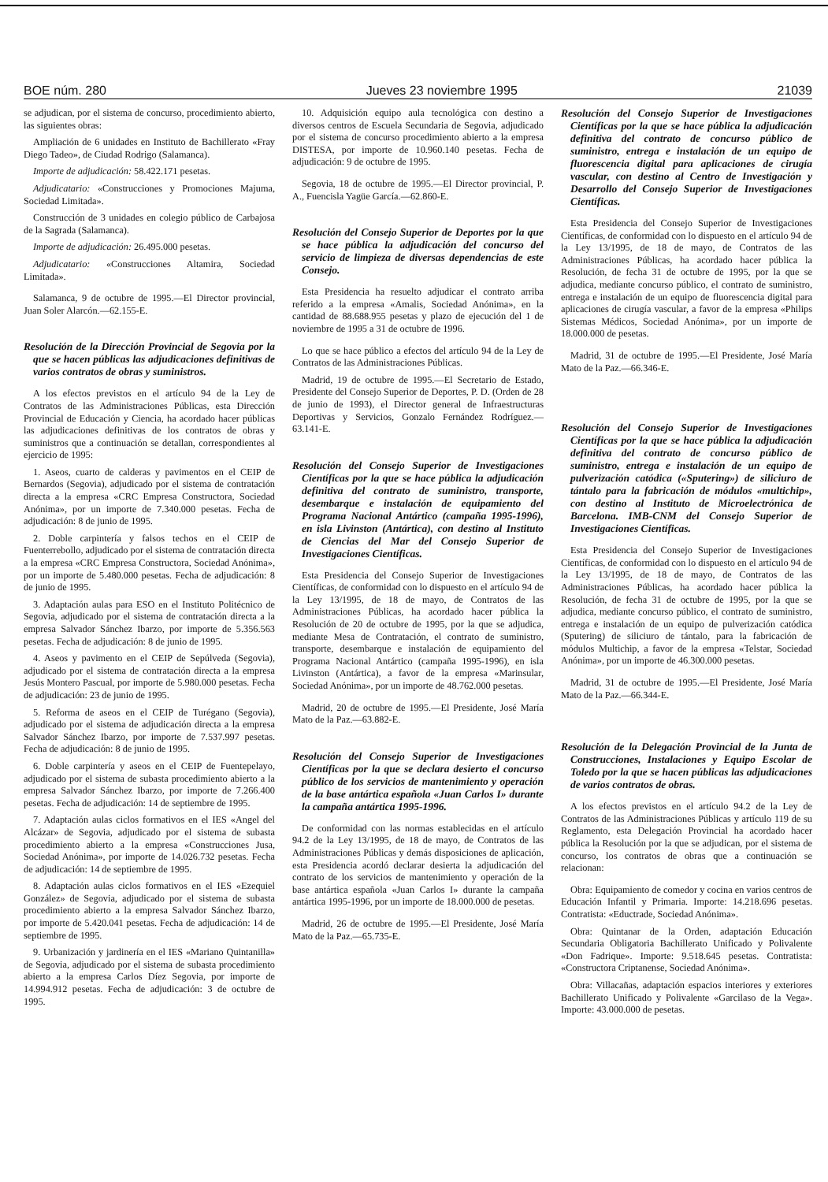BOE núm. 280 Jueves 23 noviembre 1995 21039
se adjudican, por el sistema de concurso, procedimiento abierto, las siguientes obras:
Ampliación de 6 unidades en Instituto de Bachillerato «Fray Diego Tadeo», de Ciudad Rodrigo (Salamanca).
Importe de adjudicación: 58.422.171 pesetas.
Adjudicatario: «Construcciones y Promociones Majuma, Sociedad Limitada».
Construcción de 3 unidades en colegio público de Carbajosa de la Sagrada (Salamanca).
Importe de adjudicación: 26.495.000 pesetas.
Adjudicatario: «Construcciones Altamira, Sociedad Limitada».
Salamanca, 9 de octubre de 1995.—El Director provincial, Juan Soler Alarcón.—62.155-E.
Resolución de la Dirección Provincial de Segovia por la que se hacen públicas las adjudicaciones definitivas de varios contratos de obras y suministros.
A los efectos previstos en el artículo 94 de la Ley de Contratos de las Administraciones Públicas, esta Dirección Provincial de Educación y Ciencia, ha acordado hacer públicas las adjudicaciones definitivas de los contratos de obras y suministros que a continuación se detallan, correspondientes al ejercicio de 1995:
1. Aseos, cuarto de calderas y pavimentos en el CEIP de Bernardos (Segovia), adjudicado por el sistema de contratación directa a la empresa «CRC Empresa Constructora, Sociedad Anónima», por un importe de 7.340.000 pesetas. Fecha de adjudicación: 8 de junio de 1995.
2. Doble carpintería y falsos techos en el CEIP de Fuenterrebollo, adjudicado por el sistema de contratación directa a la empresa «CRC Empresa Constructora, Sociedad Anónima», por un importe de 5.480.000 pesetas. Fecha de adjudicación: 8 de junio de 1995.
3. Adaptación aulas para ESO en el Instituto Politécnico de Segovia, adjudicado por el sistema de contratación directa a la empresa Salvador Sánchez Ibarzo, por importe de 5.356.563 pesetas. Fecha de adjudicación: 8 de junio de 1995.
4. Aseos y pavimento en el CEIP de Sepúlveda (Segovia), adjudicado por el sistema de contratación directa a la empresa Jesús Montero Pascual, por importe de 5.980.000 pesetas. Fecha de adjudicación: 23 de junio de 1995.
5. Reforma de aseos en el CEIP de Turégano (Segovia), adjudicado por el sistema de adjudicación directa a la empresa Salvador Sánchez Ibarzo, por importe de 7.537.997 pesetas. Fecha de adjudicación: 8 de junio de 1995.
6. Doble carpintería y aseos en el CEIP de Fuentepelayo, adjudicado por el sistema de subasta procedimiento abierto a la empresa Salvador Sánchez Ibarzo, por importe de 7.266.400 pesetas. Fecha de adjudicación: 14 de septiembre de 1995.
7. Adaptación aulas ciclos formativos en el IES «Angel del Alcázar» de Segovia, adjudicado por el sistema de subasta procedimiento abierto a la empresa «Construcciones Jusa, Sociedad Anónima», por importe de 14.026.732 pesetas. Fecha de adjudicación: 14 de septiembre de 1995.
8. Adaptación aulas ciclos formativos en el IES «Ezequiel González» de Segovia, adjudicado por el sistema de subasta procedimiento abierto a la empresa Salvador Sánchez Ibarzo, por importe de 5.420.041 pesetas. Fecha de adjudicación: 14 de septiembre de 1995.
9. Urbanización y jardinería en el IES «Mariano Quintanilla» de Segovia, adjudicado por el sistema de subasta procedimiento abierto a la empresa Carlos Díez Segovia, por importe de 14.994.912 pesetas. Fecha de adjudicación: 3 de octubre de 1995.
10. Adquisición equipo aula tecnológica con destino a diversos centros de Escuela Secundaria de Segovia, adjudicado por el sistema de concurso procedimiento abierto a la empresa DISTESA, por importe de 10.960.140 pesetas. Fecha de adjudicación: 9 de octubre de 1995.
Segovia, 18 de octubre de 1995.—El Director provincial, P. A., Fuencisla Yagüe García.—62.860-E.
Resolución del Consejo Superior de Deportes por la que se hace pública la adjudicación del concurso del servicio de limpieza de diversas dependencias de este Consejo.
Esta Presidencia ha resuelto adjudicar el contrato arriba referido a la empresa «Amalis, Sociedad Anónima», en la cantidad de 88.688.955 pesetas y plazo de ejecución del 1 de noviembre de 1995 a 31 de octubre de 1996.
Lo que se hace público a efectos del artículo 94 de la Ley de Contratos de las Administraciones Públicas.
Madrid, 19 de octubre de 1995.—El Secretario de Estado, Presidente del Consejo Superior de Deportes, P. D. (Orden de 28 de junio de 1993), el Director general de Infraestructuras Deportivas y Servicios, Gonzalo Fernández Rodríguez.—63.141-E.
Resolución del Consejo Superior de Investigaciones Científicas por la que se hace pública la adjudicación definitiva del contrato de suministro, transporte, desembarque e instalación de equipamiento del Programa Nacional Antártico (campaña 1995-1996), en isla Livinston (Antártica), con destino al Instituto de Ciencias del Mar del Consejo Superior de Investigaciones Científicas.
Esta Presidencia del Consejo Superior de Investigaciones Científicas, de conformidad con lo dispuesto en el artículo 94 de la Ley 13/1995, de 18 de mayo, de Contratos de las Administraciones Públicas, ha acordado hacer pública la Resolución de 20 de octubre de 1995, por la que se adjudica, mediante Mesa de Contratación, el contrato de suministro, transporte, desembarque e instalación de equipamiento del Programa Nacional Antártico (campaña 1995-1996), en isla Livinston (Antártica), a favor de la empresa «Marinsular, Sociedad Anónima», por un importe de 48.762.000 pesetas.
Madrid, 20 de octubre de 1995.—El Presidente, José María Mato de la Paz.—63.882-E.
Resolución del Consejo Superior de Investigaciones Científicas por la que se declara desierto el concurso público de los servicios de mantenimiento y operación de la base antártica española «Juan Carlos I» durante la campaña antártica 1995-1996.
De conformidad con las normas establecidas en el artículo 94.2 de la Ley 13/1995, de 18 de mayo, de Contratos de las Administraciones Públicas y demás disposiciones de aplicación, esta Presidencia acordó declarar desierta la adjudicación del contrato de los servicios de mantenimiento y operación de la base antártica española «Juan Carlos I» durante la campaña antártica 1995-1996, por un importe de 18.000.000 de pesetas.
Madrid, 26 de octubre de 1995.—El Presidente, José María Mato de la Paz.—65.735-E.
Resolución del Consejo Superior de Investigaciones Científicas por la que se hace pública la adjudicación definitiva del contrato de concurso público de suministro, entrega e instalación de un equipo de fluorescencia digital para aplicaciones de cirugía vascular, con destino al Centro de Investigación y Desarrollo del Consejo Superior de Investigaciones Científicas.
Esta Presidencia del Consejo Superior de Investigaciones Científicas, de conformidad con lo dispuesto en el artículo 94 de la Ley 13/1995, de 18 de mayo, de Contratos de las Administraciones Públicas, ha acordado hacer pública la Resolución, de fecha 31 de octubre de 1995, por la que se adjudica, mediante concurso público, el contrato de suministro, entrega e instalación de un equipo de fluorescencia digital para aplicaciones de cirugía vascular, a favor de la empresa «Philips Sistemas Médicos, Sociedad Anónima», por un importe de 18.000.000 de pesetas.
Madrid, 31 de octubre de 1995.—El Presidente, José María Mato de la Paz.—66.346-E.
Resolución del Consejo Superior de Investigaciones Científicas por la que se hace pública la adjudicación definitiva del contrato de concurso público de suministro, entrega e instalación de un equipo de pulverización catódica («Sputering») de siliciuro de tántalo para la fabricación de módulos «multichip», con destino al Instituto de Microelectrónica de Barcelona. IMB-CNM del Consejo Superior de Investigaciones Científicas.
Esta Presidencia del Consejo Superior de Investigaciones Científicas, de conformidad con lo dispuesto en el artículo 94 de la Ley 13/1995, de 18 de mayo, de Contratos de las Administraciones Públicas, ha acordado hacer pública la Resolución, de fecha 31 de octubre de 1995, por la que se adjudica, mediante concurso público, el contrato de suministro, entrega e instalación de un equipo de pulverización catódica (Sputering) de siliciuro de tántalo, para la fabricación de módulos Multichip, a favor de la empresa «Telstar, Sociedad Anónima», por un importe de 46.300.000 pesetas.
Madrid, 31 de octubre de 1995.—El Presidente, José María Mato de la Paz.—66.344-E.
Resolución de la Delegación Provincial de la Junta de Construcciones, Instalaciones y Equipo Escolar de Toledo por la que se hacen públicas las adjudicaciones de varios contratos de obras.
A los efectos previstos en el artículo 94.2 de la Ley de Contratos de las Administraciones Públicas y artículo 119 de su Reglamento, esta Delegación Provincial ha acordado hacer pública la Resolución por la que se adjudican, por el sistema de concurso, los contratos de obras que a continuación se relacionan:
Obra: Equipamiento de comedor y cocina en varios centros de Educación Infantil y Primaria. Importe: 14.218.696 pesetas. Contratista: «Eductrade, Sociedad Anónima».
Obra: Quintanar de la Orden, adaptación Educación Secundaria Obligatoria Bachillerato Unificado y Polivalente «Don Fadrique». Importe: 9.518.645 pesetas. Contratista: «Constructora Criptanense, Sociedad Anónima».
Obra: Villacañas, adaptación espacios interiores y exteriores Bachillerato Unificado y Polivalente «Garcilaso de la Vega». Importe: 43.000.000 de pesetas.